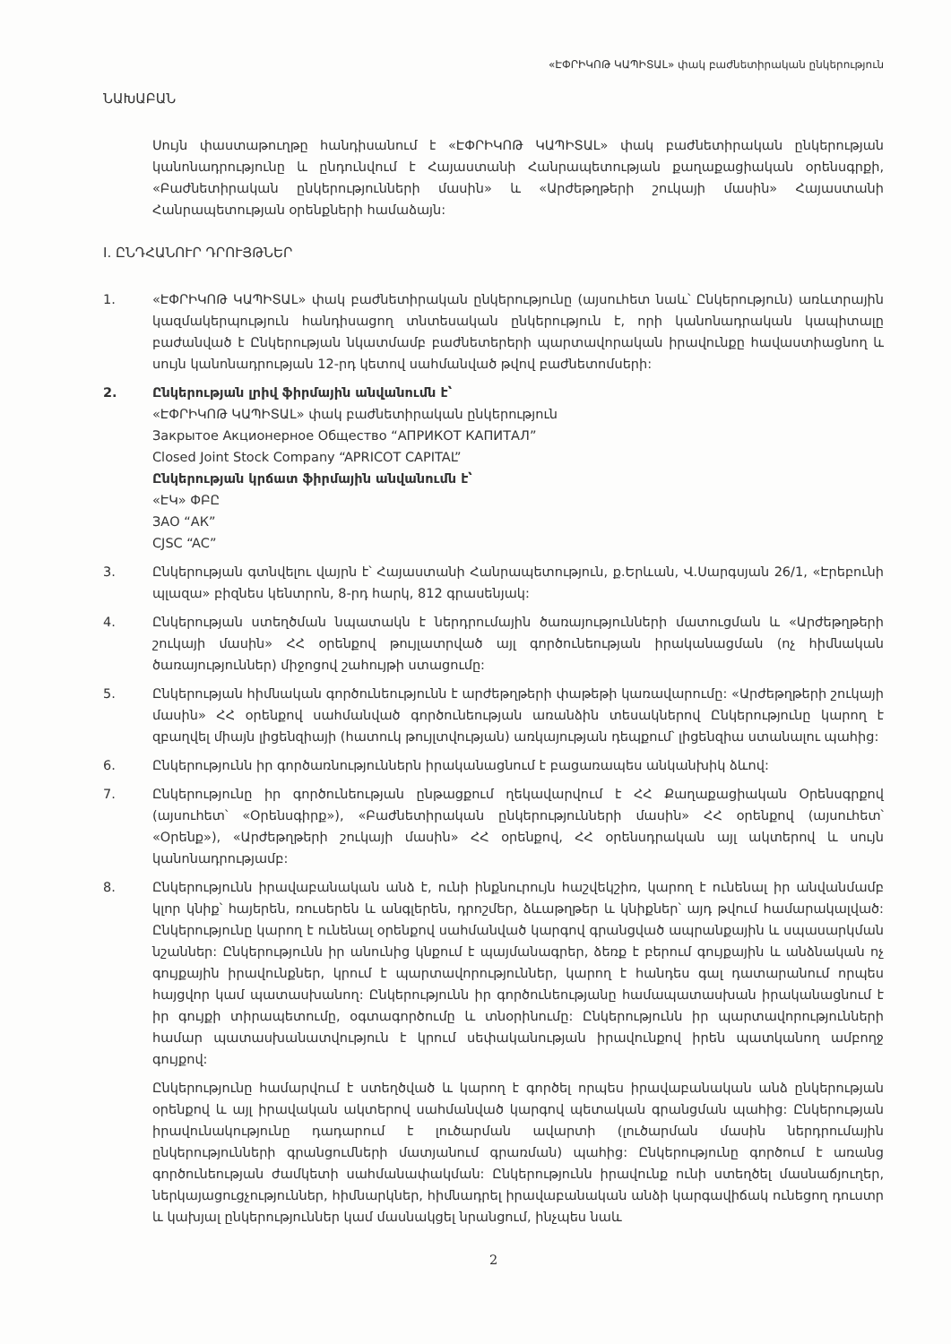«ԷՓՐԻԿՈԹ ԿԱՊԻՏԱԼ» փակ բաժնետիրական ընկերություն
ՆԱԽԱԲԱՆ
Սույն փաստաթուղթը հանդիսանում է «ԷՓՐԻԿՈԹ ԿԱՊԻՏԱԼ» փակ բաժնետիրական ընկերության կանոնադրությունը և ընդունվում է Հայաստանի Հանրապետության քաղաքացիական օրենսգրքի, «Բաժնետիրական ընկերությունների մասին» և «Արժեթղթերի շուկայի մասին» Հայաստանի Հանրապետության օրենքների համաձայն:
I. ԸՆԴՀԱՆՈՒՐ ԴՐՈՒՅԹՆԵՐ
1. «ԷՓՐԻԿՈԹ ԿԱՊԻՏԱԼ» փակ բաժնետիրական ընկերությունը (այսուհետ նաև՝ Ընկերություն) առևտրային կազմակերպություն հանդիսացող տնտեսական ընկերություն է, որի կանոնադրական կապիտալը բաժանված է Ընկերության նկատմամբ բաժնետերերի պարտավորական իրավունքը հավաստիացնող և սույն կանոնադրության 12-րդ կետով սահմանված թվով բաժնետոմսերի:
2. Ընկերության լրիվ ֆիրմային անվանումն է՝
«ԷՓՐԻԿՈԹ ԿԱՊԻՏԱԼ» փակ բաժնետիրական ընկերություն
Закрытое Акционерное Общество “АПРИКОТ КАПИТАЛ”
Closed Joint Stock Company “APRICOT CAPITAL”
Ընկերության կրճատ ֆիրմային անվանումն է՝
«ԷԿ» ՓԲԸ
ЗАО “АК”
CJSC “AC”
3. Ընկերության գտնվելու վայրն է՝ Հայաստանի Հանրապետություն, ք.Երևան, Վ.Սարգսյան 26/1, «Էրեբունի պլազա» բիզնես կենտրոն, 8-րդ հարկ, 812 գրասենյակ:
4. Ընկերության ստեղծման նպատակն է ներդրումային ծառայությունների մատուցման և «Արժեթղթերի շուկայի մասին» ՀՀ օրենքով թույլատրված այլ գործունեության իրականացման (ոչ հիմնական ծառայություններ) միջոցով շահույթի ստացումը:
5. Ընկերության հիմնական գործունեությունն է արժեթղթերի փաթեթի կառավարումը: «Արժեթղթերի շուկայի մասին» ՀՀ օրենքով սահմանված գործունեության առանձին տեսակներով Ընկերությունը կարող է զբաղվել միայն լիցենզիայի (հատուկ թույլտվության) առկայության դեպքում՝ լիցենզիա ստանալու պահից:
6. Ընկերությունն իր գործառնություններն իրականացնում է բացառապես անկանխիկ ձևով:
7. Ընկերությունը իր գործունեության ընթացքում ղեկավարվում է ՀՀ Քաղաքացիական Օրենսգրքով (այսուհետ՝ «Օրենսգիրք»), «Բաժնետիրական ընկերությունների մասին» ՀՀ օրենքով (այսուհետ՝ «Օրենք»), «Արժեթղթերի շուկայի մասին» ՀՀ օրենքով, ՀՀ օրենսդրական այլ ակտերով և սույն կանոնադրությամբ:
8. Ընկերությունն իրավաբանական անձ է, ունի ինքնուրույն հաշվեկշիռ, կարող է ունենալ իր անվանմամբ կլոր կնիք՝ հայերեն, ռուսերեն և անգլերեն, դրոշմեր, ձևաթղթեր և կնիքներ՝ այդ թվում համարակալված: Ընկերությունը կարող է ունենալ օրենքով սահմանված կարգով գրանցված ապրանքային և սպասարկման նշաններ: Ընկերությունն իր անունից կնքում է պայմանագրեր, ձեռք է բերում գույքային և անձնական ոչ գույքային իրավունքներ, կրում է պարտավորություններ, կարող է հանդես գալ դատարանում որպես հայցվոր կամ պատասխանող: Ընկերությունն իր գործունեությանը համապատասխան իրականացնում է իր գույքի տիրապետումը, օգտագործումը և տնօրինումը: Ընկերությունն իր պարտավորությունների համար պատասխանատվություն է կրում սեփականության իրավունքով իրեն պատկանող ամբողջ գույքով:
Ընկերությունը համարվում է ստեղծված և կարող է գործել որպես իրավաբանական անձ ընկերության օրենքով և այլ իրավական ակտերով սահմանված կարգով պետական գրանցման պահից: Ընկերության իրավունակությունը դադարում է լուծարման ավարտի (լուծարման մասին ներդրումային ընկերությունների գրանցումների մատյանում գրառման) պահից: Ընկերությունը գործում է առանց գործունեության ժամկետի սահմանափակման: Ընկերությունն իրավունք ունի ստեղծել մասնաճյուղեր, ներկայացուցչություններ, հիմնարկներ, հիմնադրել իրավաբանական անձի կարգավիճակ ունեցող դուստր և կախյալ ընկերություններ կամ մասնակցել նրանցում, ինչպես նաև
2